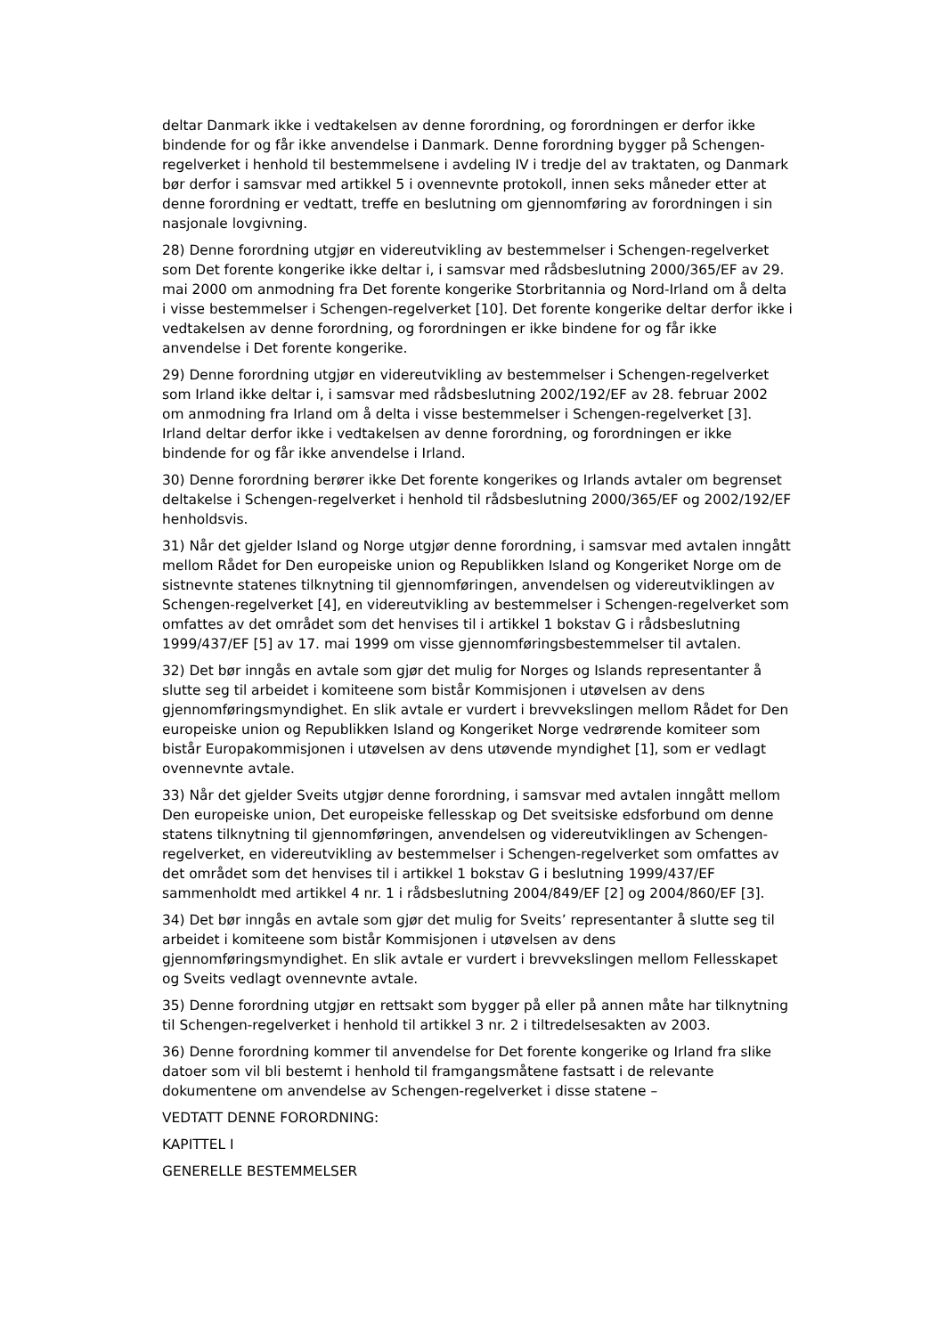deltar Danmark ikke i vedtakelsen av denne forordning, og forordningen er derfor ikke bindende for og får ikke anvendelse i Danmark. Denne forordning bygger på Schengen-regelverket i henhold til bestemmelsene i avdeling IV i tredje del av traktaten, og Danmark bør derfor i samsvar med artikkel 5 i ovennevnte protokoll, innen seks måneder etter at denne forordning er vedtatt, treffe en beslutning om gjennomføring av forordningen i sin nasjonale lovgivning.
28) Denne forordning utgjør en videreutvikling av bestemmelser i Schengen-regelverket som Det forente kongerike ikke deltar i, i samsvar med rådsbeslutning 2000/365/EF av 29. mai 2000 om anmodning fra Det forente kongerike Storbritannia og Nord-Irland om å delta i visse bestemmelser i Schengen-regelverket [10]. Det forente kongerike deltar derfor ikke i vedtakelsen av denne forordning, og forordningen er ikke bindene for og får ikke anvendelse i Det forente kongerike.
29) Denne forordning utgjør en videreutvikling av bestemmelser i Schengen-regelverket som Irland ikke deltar i, i samsvar med rådsbeslutning 2002/192/EF av 28. februar 2002 om anmodning fra Irland om å delta i visse bestemmelser i Schengen-regelverket [3]. Irland deltar derfor ikke i vedtakelsen av denne forordning, og forordningen er ikke bindende for og får ikke anvendelse i Irland.
30) Denne forordning berører ikke Det forente kongerikes og Irlands avtaler om begrenset deltakelse i Schengen-regelverket i henhold til rådsbeslutning 2000/365/EF og 2002/192/EF henholdsvis.
31) Når det gjelder Island og Norge utgjør denne forordning, i samsvar med avtalen inngått mellom Rådet for Den europeiske union og Republikken Island og Kongeriket Norge om de sistnevnte statenes tilknytning til gjennomføringen, anvendelsen og videreutviklingen av Schengen-regelverket [4], en videreutvikling av bestemmelser i Schengen-regelverket som omfattes av det området som det henvises til i artikkel 1 bokstav G i rådsbeslutning 1999/437/EF [5] av 17. mai 1999 om visse gjennomføringsbestemmelser til avtalen.
32) Det bør inngås en avtale som gjør det mulig for Norges og Islands representanter å slutte seg til arbeidet i komiteene som bistår Kommisjonen i utøvelsen av dens gjennomføringsmyndighet. En slik avtale er vurdert i brevvekslingen mellom Rådet for Den europeiske union og Republikken Island og Kongeriket Norge vedrørende komiteer som bistår Europakommisjonen i utøvelsen av dens utøvende myndighet [1], som er vedlagt ovennevnte avtale.
33) Når det gjelder Sveits utgjør denne forordning, i samsvar med avtalen inngått mellom Den europeiske union, Det europeiske fellesskap og Det sveitsiske edsforbund om denne statens tilknytning til gjennomføringen, anvendelsen og videreutviklingen av Schengen-regelverket, en videreutvikling av bestemmelser i Schengen-regelverket som omfattes av det området som det henvises til i artikkel 1 bokstav G i beslutning 1999/437/EF sammenholdt med artikkel 4 nr. 1 i rådsbeslutning 2004/849/EF [2] og 2004/860/EF [3].
34) Det bør inngås en avtale som gjør det mulig for Sveits’ representanter å slutte seg til arbeidet i komiteene som bistår Kommisjonen i utøvelsen av dens gjennomføringsmyndighet. En slik avtale er vurdert i brevvekslingen mellom Fellesskapet og Sveits vedlagt ovennevnte avtale.
35) Denne forordning utgjør en rettsakt som bygger på eller på annen måte har tilknytning til Schengen-regelverket i henhold til artikkel 3 nr. 2 i tiltredelsesakten av 2003.
36) Denne forordning kommer til anvendelse for Det forente kongerike og Irland fra slike datoer som vil bli bestemt i henhold til framgangsmåtene fastsatt i de relevante dokumentene om anvendelse av Schengen-regelverket i disse statene –
VEDTATT DENNE FORORDNING:
KAPITTEL I
GENERELLE BESTEMMELSER